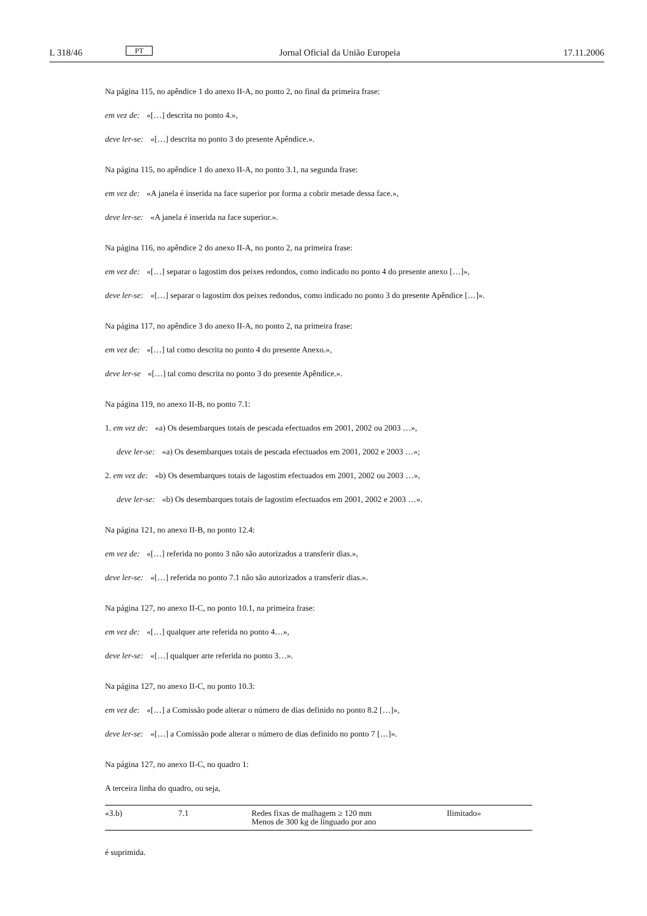L 318/46 PT Jornal Oficial da União Europeia 17.11.2006
Na página 115, no apêndice 1 do anexo II-A, no ponto 2, no final da primeira frase:
em vez de: «[…] descrita no ponto 4.»,
deve ler-se: «[…] descrita no ponto 3 do presente Apêndice.».
Na página 115, no apêndice 1 do anexo II-A, no ponto 3.1, na segunda frase:
em vez de: «A janela é inserida na face superior por forma a cobrir metade dessa face.»,
deve ler-se: «A janela é inserida na face superior.».
Na página 116, no apêndice 2 do anexo II-A, no ponto 2, na primeira frase:
em vez de: «[…] separar o lagostim dos peixes redondos, como indicado no ponto 4 do presente anexo […]»,
deve ler-se: «[…] separar o lagostim dos peixes redondos, como indicado no ponto 3 do presente Apêndice […]».
Na página 117, no apêndice 3 do anexo II-A, no ponto 2, na primeira frase:
em vez de: «[…] tal como descrita no ponto 4 do presente Anexo.»,
deve ler-se «[…] tal como descrita no ponto 3 do presente Apêndice.».
Na página 119, no anexo II-B, no ponto 7.1:
1. em vez de: «a) Os desembarques totais de pescada efectuados em 2001, 2002 ou 2003 …»,
deve ler-se: «a) Os desembarques totais de pescada efectuados em 2001, 2002 e 2003 …»;
2. em vez de: «b) Os desembarques totais de lagostim efectuados em 2001, 2002 ou 2003 …»,
deve ler-se: «b) Os desembarques totais de lagostim efectuados em 2001, 2002 e 2003 …».
Na página 121, no anexo II-B, no ponto 12.4:
em vez de: «[…] referida no ponto 3 não são autorizados a transferir dias.»,
deve ler-se: «[…] referida no ponto 7.1 não são autorizados a transferir dias.».
Na página 127, no anexo II-C, no ponto 10.1, na primeira frase:
em vez de: «[…] qualquer arte referida no ponto 4…»,
deve ler-se: «[…] qualquer arte referida no ponto 3…».
Na página 127, no anexo II-C, no ponto 10.3:
em vez de: «[…] a Comissão pode alterar o número de dias definido no ponto 8.2 […]»,
deve ler-se: «[…] a Comissão pode alterar o número de dias definido no ponto 7 […]».
Na página 127, no anexo II-C, no quadro 1:
A terceira linha do quadro, ou seja,
| «3.b) | 7.1 | Redes fixas de malhagem ≥ 120 mm Menos de 300 kg de linguado por ano | Ilimitado» |
é suprimida.